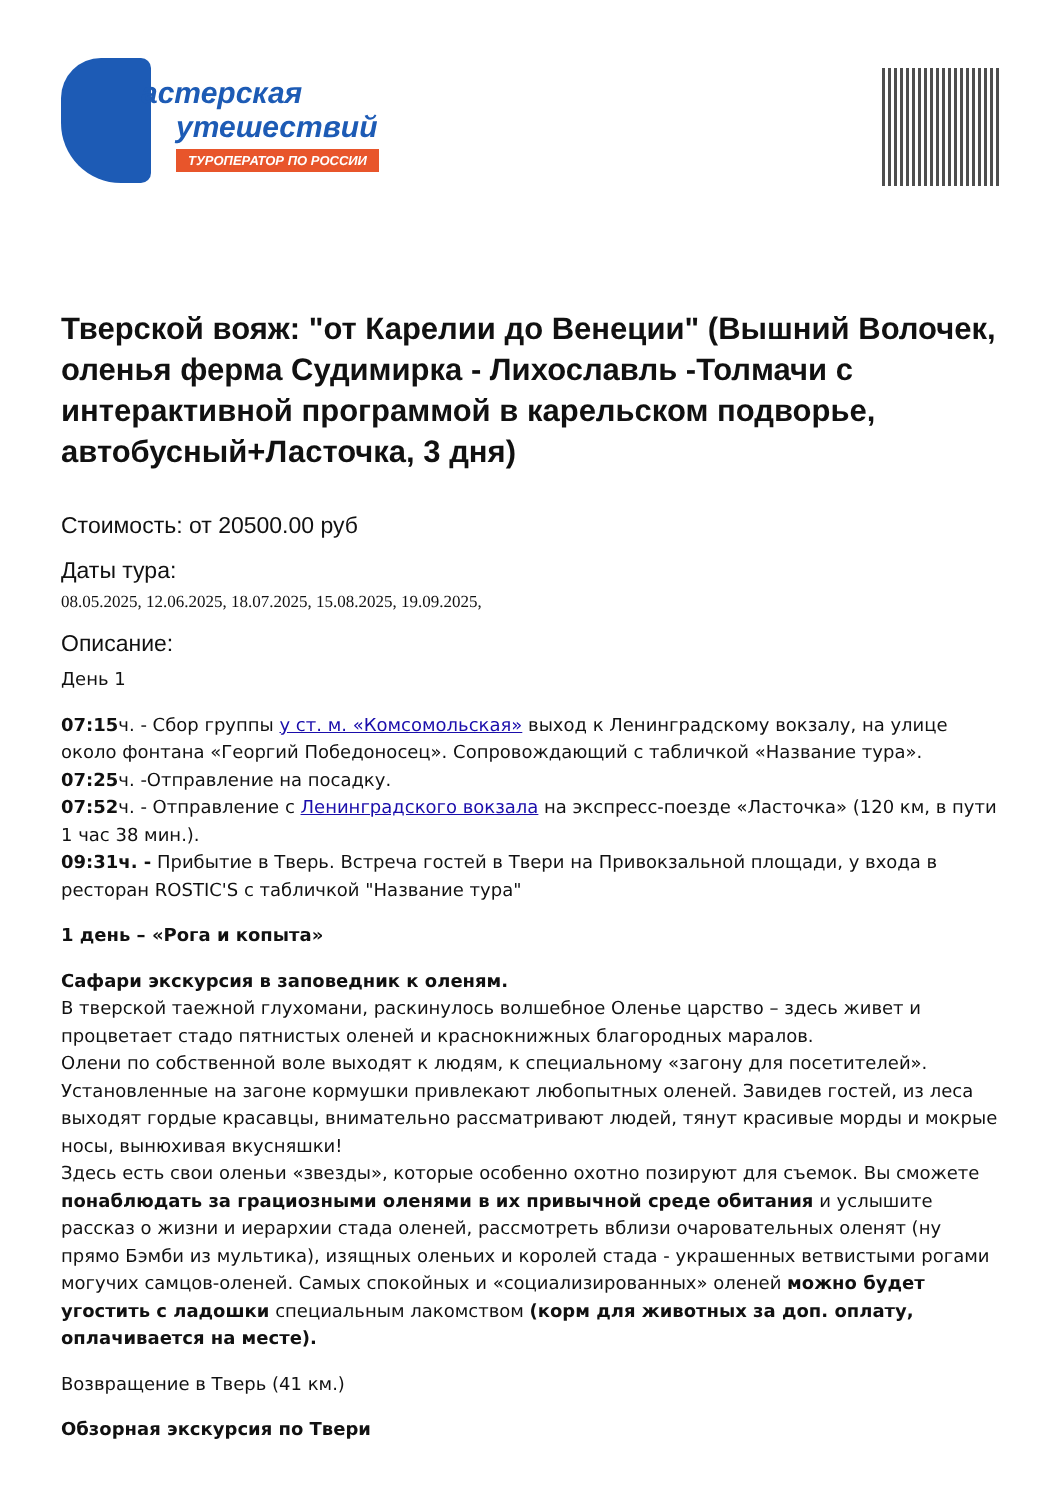астерская
утешествий
ТУРОПЕРАТОР ПО РОССИИ
Тверской вояж: "от Карелии до Венеции" (Вышний Волочек, оленья ферма Судимирка - Лихославль -Толмачи с интерактивной программой в карельском подворье, автобусный+Ласточка, 3 дня)
Стоимость: от 20500.00 руб
Даты тура:
08.05.2025, 12.06.2025, 18.07.2025, 15.08.2025, 19.09.2025,
Описание:
День 1
07:15ч. - Сбор группы у ст. м. «Комсомольская» выход к Ленинградскому вокзалу, на улице около фонтана «Георгий Победоносец». Сопровождающий с табличкой «Название тура».
07:25ч. -Отправление на посадку.
07:52ч. - Отправление с Ленинградского вокзала на экспресс-поезде «Ласточка» (120 км, в пути 1 час 38 мин.).
09:31ч. - Прибытие в Тверь. Встреча гостей в Твери на Привокзальной площади, у входа в ресторан ROSTIC'S с табличкой "Название тура"
1 день – «Рога и копыта»
Сафари экскурсия в заповедник к оленям.
В тверской таежной глухомани, раскинулось волшебное Оленье царство – здесь живет и процветает стадо пятнистых оленей и краснокнижных благородных маралов.
Олени по собственной воле выходят к людям, к специальному «загону для посетителей». Установленные на загоне кормушки привлекают любопытных оленей. Завидев гостей, из леса выходят гордые красавцы, внимательно рассматривают людей, тянут красивые морды и мокрые носы, вынюхивая вкусняшки!
Здесь есть свои оленьи «звезды», которые особенно охотно позируют для съемок. Вы сможете понаблюдать за грациозными оленями в их привычной среде обитания и услышите рассказ о жизни и иерархии стада оленей, рассмотреть вблизи очаровательных оленят (ну прямо Бэмби из мультика), изящных оленьих и королей стада - украшенных ветвистыми рогами могучих самцов-оленей. Самых спокойных и «социализированных» оленей можно будет угостить с ладошки специальным лакомством (корм для животных за доп. оплату, оплачивается на месте).
Возвращение в Тверь (41 км.)
Обзорная экскурсия по Твери